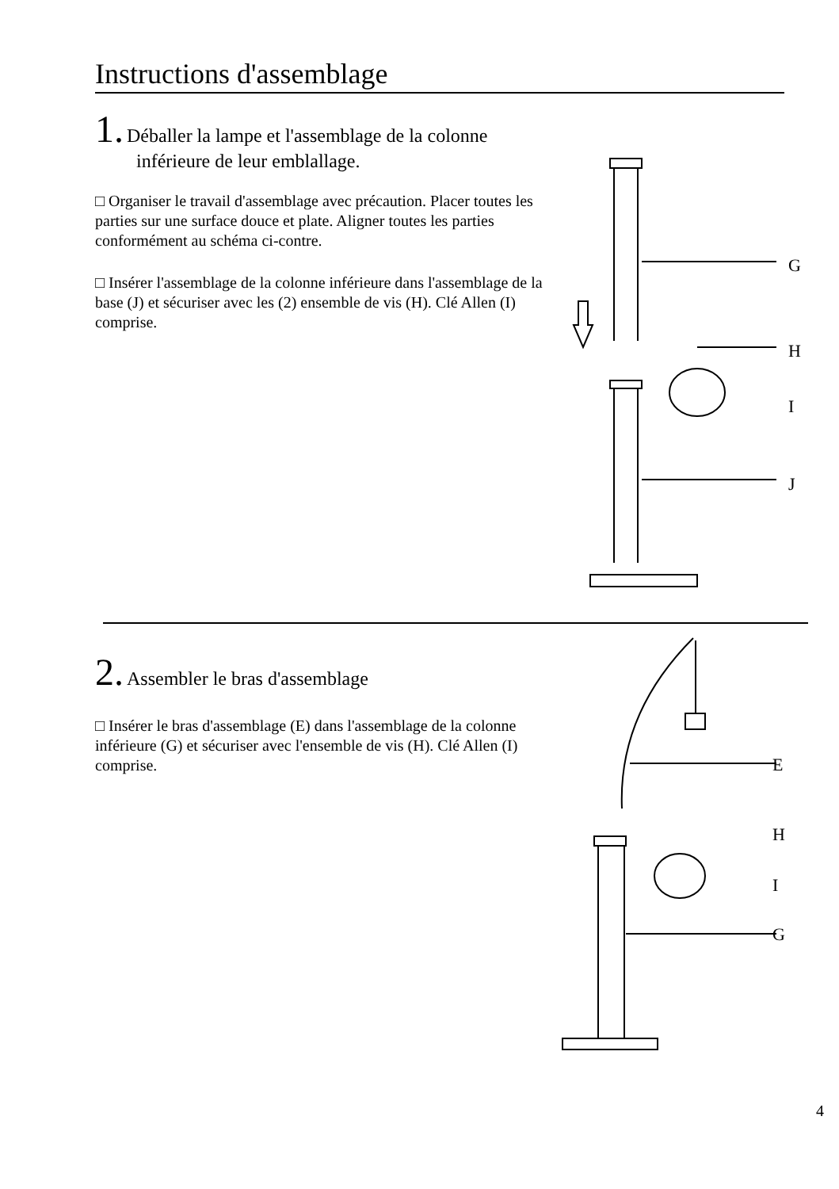Instructions d'assemblage
1. Déballer la lampe et l'assemblage de la colonne
inférieure de leur emblallage.
□ Organiser le travail d'assemblage avec précaution. Placer toutes les parties sur une surface douce et plate. Aligner toutes les parties conformément au schéma ci-contre.
□ Insérer l'assemblage de la colonne inférieure dans l'assemblage de la base (J) et sécuriser avec les (2) ensemble de vis (H). Clé Allen (I) comprise.
G
H
I
J
2. Assembler le bras d'assemblage
□ Insérer le bras d'assemblage (E) dans l'assemblage de la colonne inférieure (G) et sécuriser avec l'ensemble de vis (H). Clé Allen (I) comprise.
E
H
I
G
4